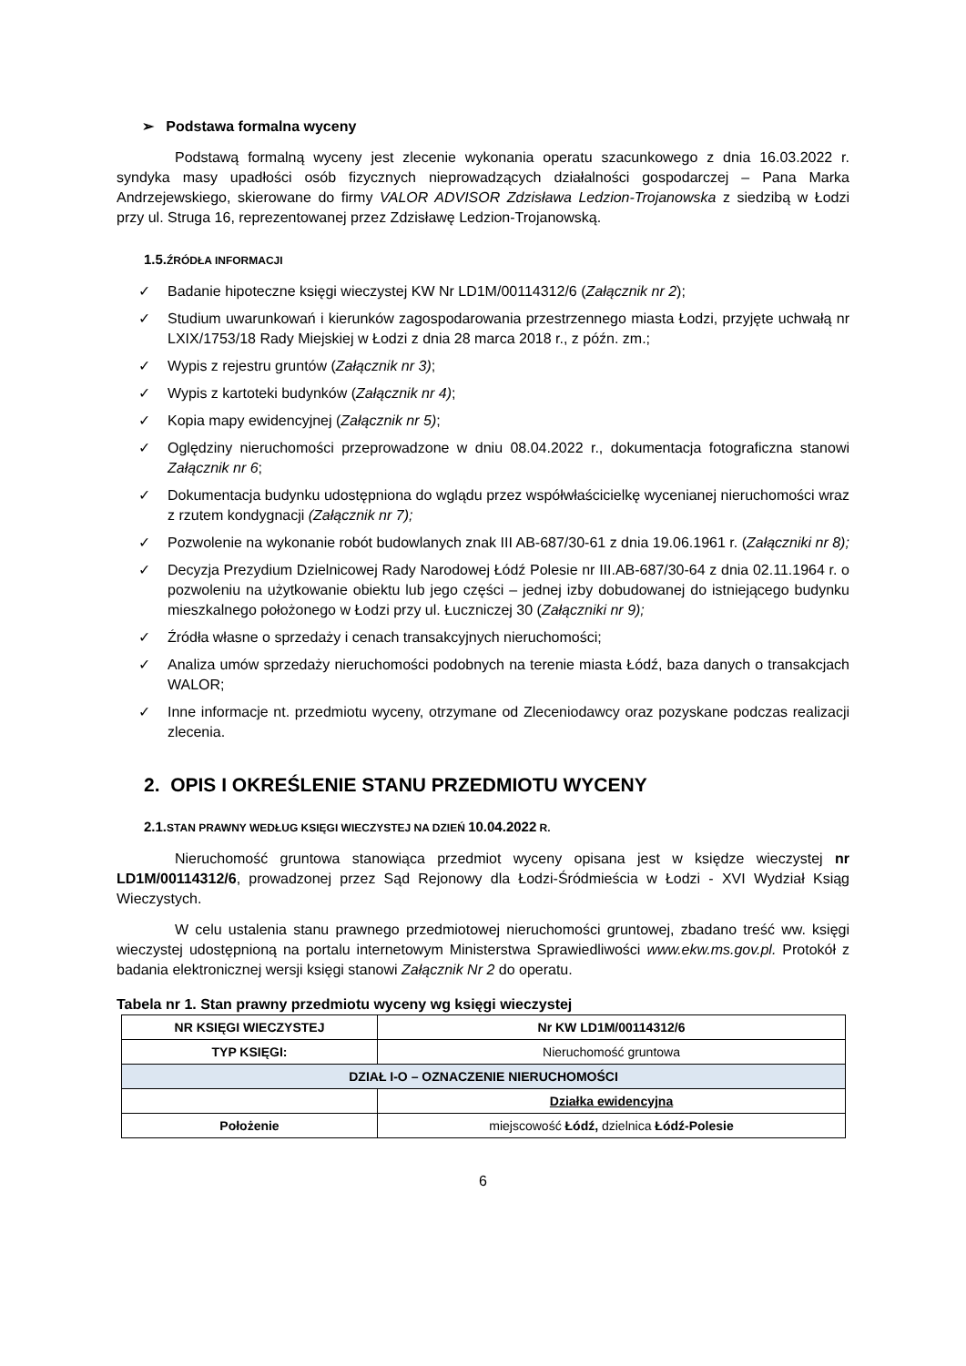➢ Podstawa formalna wyceny
Podstawą formalną wyceny jest zlecenie wykonania operatu szacunkowego z dnia 16.03.2022 r. syndyka masy upadłości osób fizycznych nieprowadzących działalności gospodarczej – Pana Marka Andrzejewskiego, skierowane do firmy VALOR ADVISOR Zdzisława Ledzion-Trojanowska z siedzibą w Łodzi przy ul. Struga 16, reprezentowanej przez Zdzisławę Ledzion-Trojanowską.
1.5. ŹRÓDŁA INFORMACJI
✓ Badanie hipoteczne księgi wieczystej KW Nr LD1M/00114312/6 (Załącznik nr 2);
✓ Studium uwarunkowań i kierunków zagospodarowania przestrzennego miasta Łodzi, przyjęte uchwałą nr LXIX/1753/18 Rady Miejskiej w Łodzi z dnia 28 marca 2018 r., z późn. zm.;
✓ Wypis z rejestru gruntów (Załącznik nr 3);
✓ Wypis z kartoteki budynków (Załącznik nr 4);
✓ Kopia mapy ewidencyjnej (Załącznik nr 5);
✓ Oględziny nieruchomości przeprowadzone w dniu 08.04.2022 r., dokumentacja fotograficzna stanowi Załącznik nr 6;
✓ Dokumentacja budynku udostępniona do wglądu przez współwłaścicielkę wycenianej nieruchomości wraz z rzutem kondygnacji (Załącznik nr 7);
✓ Pozwolenie na wykonanie robót budowlanych znak III AB-687/30-61 z dnia 19.06.1961 r. (Załączniki nr 8);
✓ Decyzja Prezydium Dzielnicowej Rady Narodowej Łódź Polesie nr III.AB-687/30-64 z dnia 02.11.1964 r. o pozwoleniu na użytkowanie obiektu lub jego części – jednej izby dobudowanej do istniejącego budynku mieszkalnego położonego w Łodzi przy ul. Łuczniczej 30 (Załączniki nr 9);
✓ Źródła własne o sprzedaży i cenach transakcyjnych nieruchomości;
✓ Analiza umów sprzedaży nieruchomości podobnych na terenie miasta Łódź, baza danych o transakcjach WALOR;
✓ Inne informacje nt. przedmiotu wyceny, otrzymane od Zleceniodawcy oraz pozyskane podczas realizacji zlecenia.
2. OPIS I OKREŚLENIE STANU PRZEDMIOTU WYCENY
2.1. STAN PRAWNY WEDŁUG KSIĘGI WIECZYSTEJ NA DZIEŃ 10.04.2022 R.
Nieruchomość gruntowa stanowiąca przedmiot wyceny opisana jest w księdze wieczystej nr LD1M/00114312/6, prowadzonej przez Sąd Rejonowy dla Łodzi-Śródmieścia w Łodzi - XVI Wydział Ksiąg Wieczystych.
W celu ustalenia stanu prawnego przedmiotowej nieruchomości gruntowej, zbadano treść ww. księgi wieczystej udostępnioną na portalu internetowym Ministerstwa Sprawiedliwości www.ekw.ms.gov.pl. Protokół z badania elektronicznej wersji księgi stanowi Załącznik Nr 2 do operatu.
Tabela nr 1. Stan prawny przedmiotu wyceny wg księgi wieczystej
| NR KSIĘGI WIECZYSTEJ | Nr KW LD1M/00114312/6 |
| TYP KSIĘGI: | Nieruchomość gruntowa |
| DZIAŁ I-O – OZNACZENIE NIERUCHOMOŚCI | |
| | Działka ewidencyjna |
| Położenie | miejscowość Łódź, dzielnica Łódź-Polesie |
6